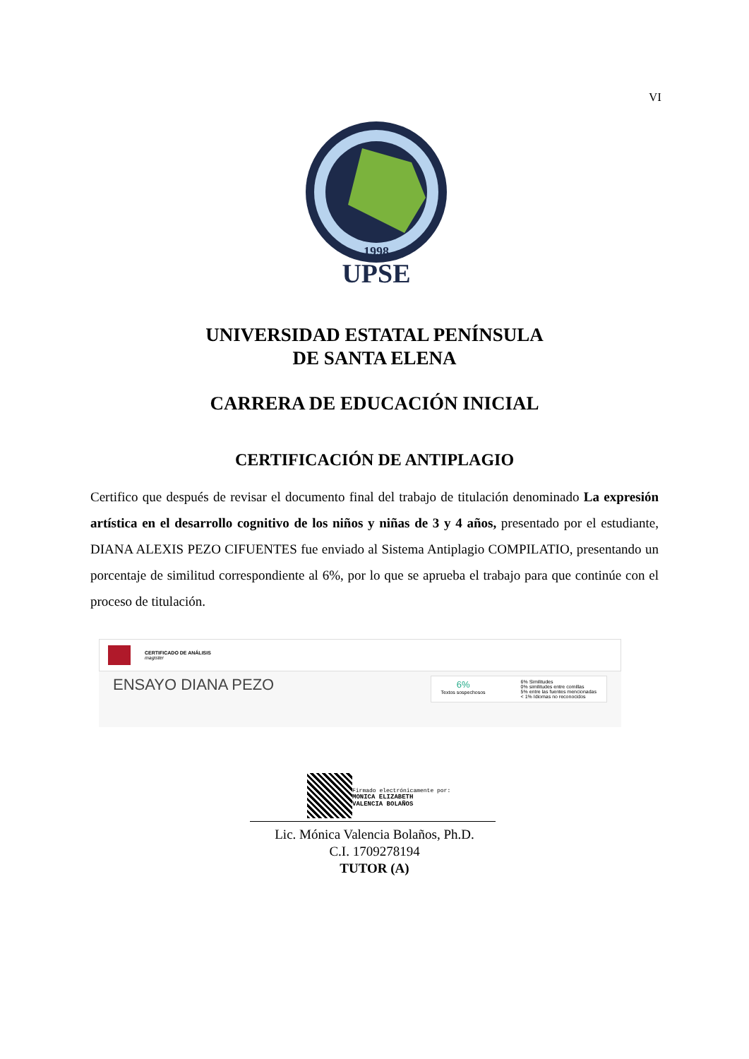VI
UPSE
1998
UNIVERSIDAD ESTATAL PENÍNSULA
DE SANTA ELENA
CARRERA DE EDUCACIÓN INICIAL
CERTIFICACIÓN DE ANTIPLAGIO
Certifico que después de revisar el documento final del trabajo de titulación denominado La expresión artística en el desarrollo cognitivo de los niños y niñas de 3 y 4 años, presentado por el estudiante, DIANA ALEXIS PEZO CIFUENTES fue enviado al Sistema Antiplagio COMPILATIO, presentando un porcentaje de similitud correspondiente al 6%, por lo que se aprueba el trabajo para que continúe con el proceso de titulación.
CERTIFICADO DE ANÁLISIS
magister
ENSAYO DIANA PEZO
6%
Textos sospechosos
6% Similitudes
0% similitudes entre comillas
5% entre las fuentes mencionadas
< 1% Idiomas no reconocidos
Firmado electrónicamente por:
MONICA ELIZABETH
VALENCIA BOLAÑOS
Lic. Mónica Valencia Bolaños, Ph.D.
C.I. 1709278194
TUTOR (A)